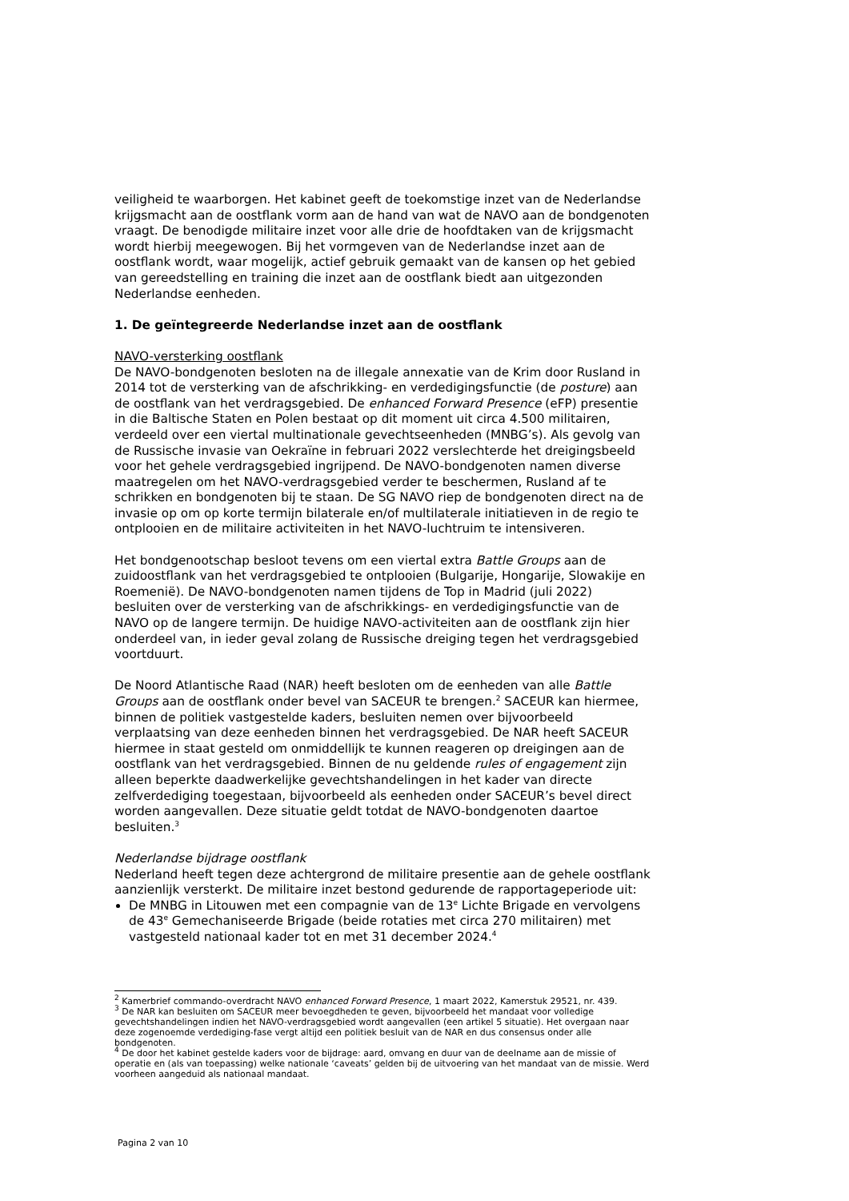veiligheid te waarborgen. Het kabinet geeft de toekomstige inzet van de Nederlandse krijgsmacht aan de oostflank vorm aan de hand van wat de NAVO aan de bondgenoten vraagt. De benodigde militaire inzet voor alle drie de hoofdtaken van de krijgsmacht wordt hierbij meegewogen. Bij het vormgeven van de Nederlandse inzet aan de oostflank wordt, waar mogelijk, actief gebruik gemaakt van de kansen op het gebied van gereedstelling en training die inzet aan de oostflank biedt aan uitgezonden Nederlandse eenheden.
1. De geïntegreerde Nederlandse inzet aan de oostflank
NAVO-versterking oostflank
De NAVO-bondgenoten besloten na de illegale annexatie van de Krim door Rusland in 2014 tot de versterking van de afschrikking- en verdedigingsfunctie (de posture) aan de oostflank van het verdragsgebied. De enhanced Forward Presence (eFP) presentie in die Baltische Staten en Polen bestaat op dit moment uit circa 4.500 militairen, verdeeld over een viertal multinationale gevechtseenheden (MNBG’s). Als gevolg van de Russische invasie van Oekraïne in februari 2022 verslechterde het dreigingsbeeld voor het gehele verdragsgebied ingrijpend. De NAVO-bondgenoten namen diverse maatregelen om het NAVO-verdragsgebied verder te beschermen, Rusland af te schrikken en bondgenoten bij te staan. De SG NAVO riep de bondgenoten direct na de invasie op om op korte termijn bilaterale en/of multilaterale initiatieven in de regio te ontplooien en de militaire activiteiten in het NAVO-luchtruim te intensiveren.
Het bondgenootschap besloot tevens om een viertal extra Battle Groups aan de zuidoostflank van het verdragsgebied te ontplooien (Bulgarije, Hongarije, Slowakije en Roemenië). De NAVO-bondgenoten namen tijdens de Top in Madrid (juli 2022) besluiten over de versterking van de afschrikkings- en verdedigingsfunctie van de NAVO op de langere termijn. De huidige NAVO-activiteiten aan de oostflank zijn hier onderdeel van, in ieder geval zolang de Russische dreiging tegen het verdragsgebied voortduurt.
De Noord Atlantische Raad (NAR) heeft besloten om de eenheden van alle Battle Groups aan de oostflank onder bevel van SACEUR te brengen.<sup>2</sup> SACEUR kan hiermee, binnen de politiek vastgestelde kaders, besluiten nemen over bijvoorbeeld verplaatsing van deze eenheden binnen het verdragsgebied. De NAR heeft SACEUR hiermee in staat gesteld om onmiddellijk te kunnen reageren op dreigingen aan de oostflank van het verdragsgebied. Binnen de nu geldende rules of engagement zijn alleen beperkte daadwerkelijke gevechtshandelingen in het kader van directe zelfverdediging toegestaan, bijvoorbeeld als eenheden onder SACEUR’s bevel direct worden aangevallen. Deze situatie geldt totdat de NAVO-bondgenoten daartoe besluiten.<sup>3</sup>
Nederlandse bijdrage oostflank
Nederland heeft tegen deze achtergrond de militaire presentie aan de gehele oostflank aanzienlijk versterkt. De militaire inzet bestond gedurende de rapportageperiode uit:
De MNBG in Litouwen met een compagnie van de 13<sup>e</sup> Lichte Brigade en vervolgens de 43<sup>e</sup> Gemechaniseerde Brigade (beide rotaties met circa 270 militairen) met vastgesteld nationaal kader tot en met 31 december 2024.<sup>4</sup>
<sup>2</sup> Kamerbrief commando-overdracht NAVO enhanced Forward Presence, 1 maart 2022, Kamerstuk 29521, nr. 439.
<sup>3</sup> De NAR kan besluiten om SACEUR meer bevoegdheden te geven, bijvoorbeeld het mandaat voor volledige gevechtshandelingen indien het NAVO-verdragsgebied wordt aangevallen (een artikel 5 situatie). Het overgaan naar deze zogenoemde verdediging-fase vergt altijd een politiek besluit van de NAR en dus consensus onder alle bondgenoten.
<sup>4</sup> De door het kabinet gestelde kaders voor de bijdrage: aard, omvang en duur van de deelname aan de missie of operatie en (als van toepassing) welke nationale ‘caveats’ gelden bij de uitvoering van het mandaat van de missie. Werd voorheen aangeduid als nationaal mandaat.
Pagina 2 van 10